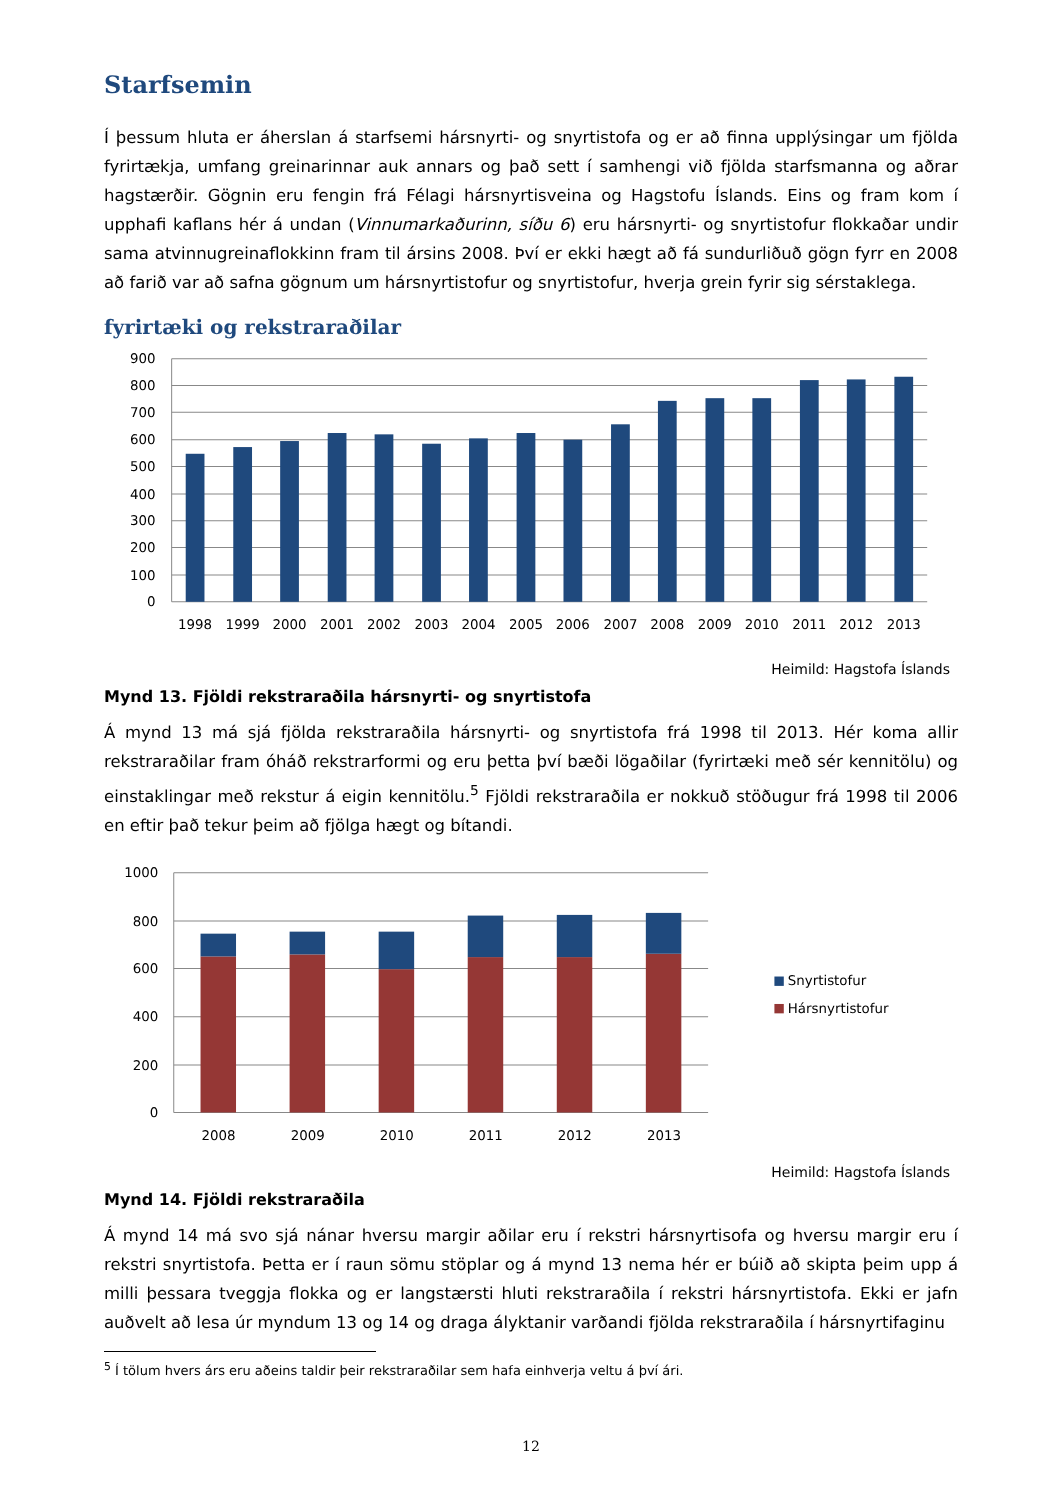Starfsemin
Í þessum hluta er áherslan á starfsemi hársnyrti- og snyrtistofa og er að finna upplýsingar um fjölda fyrirtækja, umfang greinarinnar auk annars og það sett í samhengi við fjölda starfsmanna og aðrar hagstærðir. Gögnin eru fengin frá Félagi hársnyrtisveina og Hagstofu Íslands. Eins og fram kom í upphafi kaflans hér á undan (Vinnumarkaðurinn, síðu 6) eru hársnyrti- og snyrtistofur flokkaðar undir sama atvinnugreinaflokkinn fram til ársins 2008. Því er ekki hægt að fá sundurliðuð gögn fyrr en 2008 að farið var að safna gögnum um hársnyrtistofur og snyrtistofur, hverja grein fyrir sig sérstaklega.
fyrirtæki og rekstraraðilar
900
800
700
600
500
400
300
200
100
0
1998
1999
2000
2001
2002
2003
2004
2005
2006
2007
2008
2009
2010
2011
2012
2013
Heimild: Hagstofa Íslands
Mynd 13. Fjöldi rekstraraðila hársnyrti- og snyrtistofa
Á mynd 13 má sjá fjölda rekstraraðila hársnyrti- og snyrtistofa frá 1998 til 2013. Hér koma allir rekstraraðilar fram óháð rekstrarformi og eru þetta því bæði lögaðilar (fyrirtæki með sér kennitölu) og einstaklingar með rekstur á eigin kennitölu.<sup>5</sup> Fjöldi rekstraraðila er nokkuð stöðugur frá 1998 til 2006 en eftir það tekur þeim að fjölga hægt og bítandi.
1000
800
600
400
200
0
2008
2009
2010
2011
2012
2013
Snyrtistofur
Hársnyrtistofur
Heimild: Hagstofa Íslands
Mynd 14. Fjöldi rekstraraðila
Á mynd 14 má svo sjá nánar hversu margir aðilar eru í rekstri hársnyrtisofa og hversu margir eru í rekstri snyrtistofa. Þetta er í raun sömu stöplar og á mynd 13 nema hér er búið að skipta þeim upp á milli þessara tveggja flokka og er langstærsti hluti rekstraraðila í rekstri hársnyrtistofa. Ekki er jafn auðvelt að lesa úr myndum 13 og 14 og draga ályktanir varðandi fjölda rekstraraðila í hársnyrtifaginu
<sup>5</sup> Í tölum hvers árs eru aðeins taldir þeir rekstraraðilar sem hafa einhverja veltu á því ári.
12